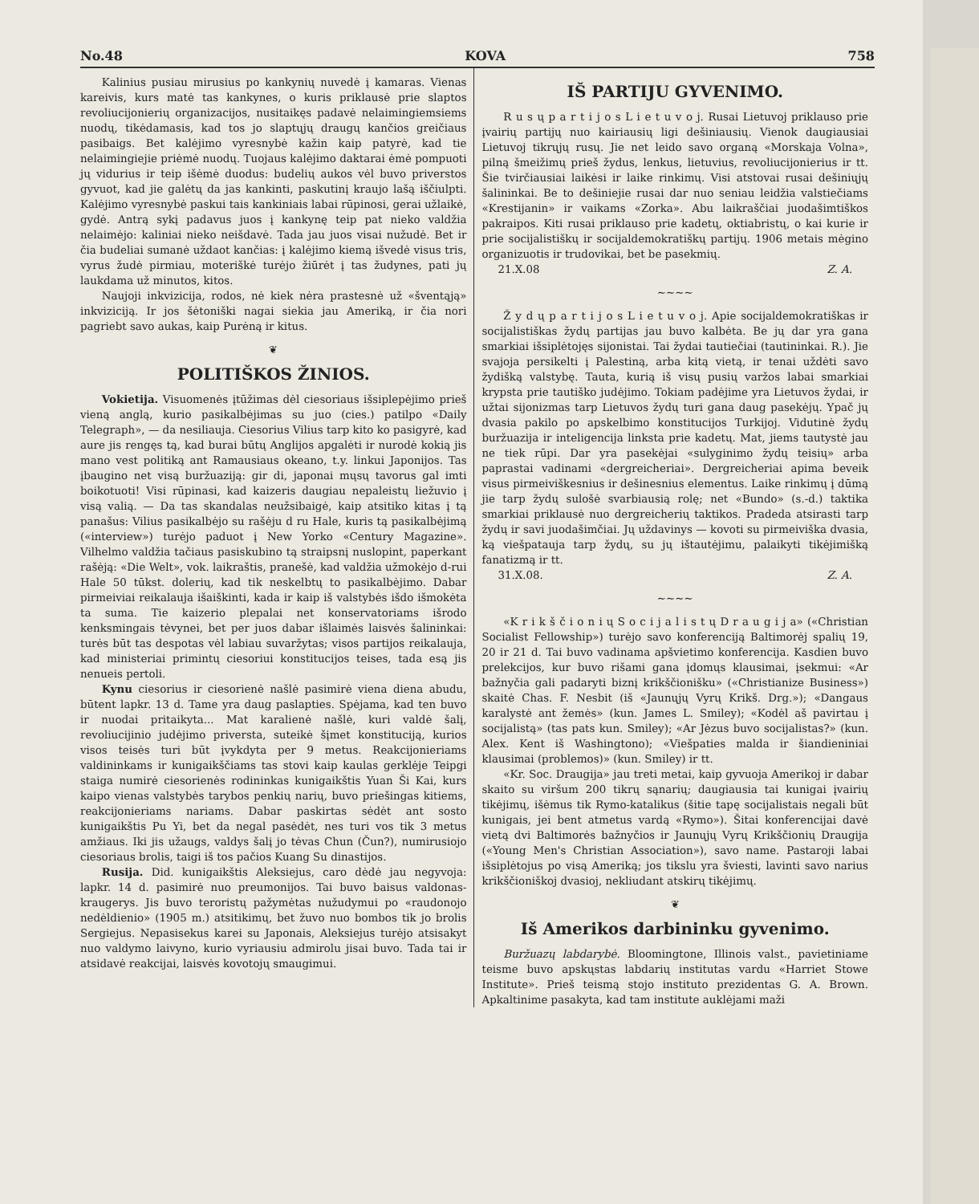No.48 KOVA 758
Kalinius pusiau mirusius po kankynių nuvedė į kamaras. Vienas kareivis, kurs matė tas kankynes, o kuris priklausė prie slaptos revoliucijonierių organizacijos, nusitaikęs padavė nelaimingiemsiems nuodų, tikėdamasis, kad tos jo slaptųjų draugų kančios greičiaus pasibaigs. Bet kalėjimo vyresnybė kažin kaip patyrė, kad tie nelaimingiejie priėmė nuodų. Tuojaus kalėjimo daktarai ėmė pompuoti jų vidurius ir teip išėmė duodus: budelių aukos vėl buvo priverstos gyvuot, kad jie galėtų da jas kankinti, paskutinį kraujo lašą iščiulpti. Kalėjimo vyresnybė paskui tais kankiniais labai rūpinosi, gerai užlaikė, gydė. Antrą sykį padavus juos į kankynę teip pat nieko valdžia nelaimėjo: kaliniai nieko neišdavė. Tada jau juos visai nužudė. Bet ir čia budeliai sumanė uždaot kančias: į kalėjimo kiemą išvedė visus tris, vyrus žudė pirmiau, moteriškė turėjo žiūrėt į tas žudynes, pati jų laukdama už minutos, kitos.
Naujoji inkvizicija, rodos, nė kiek nėra prastesnė už «šventąją» inkviziciją. Ir jos šėtoniški nagai siekia jau Ameriką, ir čia nori pagriebt savo aukas, kaip Purėną ir kitus.
❦
POLITIŠKOS ŽINIOS.
Vokietija. Visuomenės įtūžimas dėl ciesoriaus išsiplepėjimo prieš vieną anglą, kurio pasikalbėjimas su juo (cies.) patilpo «Daily Telegraph», — da nesiliauja. Ciesorius Vilius tarp kito ko pasigyrė, kad aure jis rengęs tą, kad burai būtų Anglijos apgalėti ir nurodė kokią jis mano vest politiką ant Ramausiaus okeano, t.y. linkui Japonijos. Tas įbaugino net visą buržuaziją: gir di, japonai mųsų tavorus gal imti boikotuoti! Visi rūpinasi, kad kaizeris daugiau nepaleistų liežuvio į visą valią. — Da tas skandalas neužsibaigė, kaip atsitiko kitas į tą panašus: Vilius pasikalbėjo su rašėju d ru Hale, kuris tą pasikalbėjimą («interview») turėjo paduot į New Yorko «Century Magazine». Vilhelmo valdžia tačiaus pasiskubino tą straipsnį nuslopint, paperkant rašėją: «Die Welt», vok. laikraštis, pranešė, kad valdžia užmokėjo d-rui Hale 50 tūkst. dolerių, kad tik neskelbtų to pasikalbėjimo. Dabar pirmeiviai reikalauja išaiškinti, kada ir kaip iš valstybės išdo išmokėta ta suma. Tie kaizerio plepalai net konservatoriams išrodo kenksmingais tėvynei, bet per juos dabar išlaimės laisvės šalininkai: turės būt tas despotas vėl labiau suvaržytas; visos partijos reikalauja, kad ministeriai primintų ciesoriui konstitucijos teises, tada esą jis nenueis pertoli.
Kynu ciesorius ir ciesorienė našlė pasimirė viena diena abudu, būtent lapkr. 13 d. Tame yra daug paslapties. Spėjama, kad ten buvo ir nuodai pritaikyta... Mat karalienė našlė, kuri valdė šalį, revoliucijinio judėjimo priversta, suteikė šįmet konstituciją, kurios visos teisės turi būt įvykdyta per 9 metus. Reakcijonieriams valdininkams ir kunigaikščiams tas stovi kaip kaulas gerklėje Teipgi staiga numirė ciesorienės rodininkas kunigaikštis Yuan Ši Kai, kurs kaipo vienas valstybės tarybos penkių narių, buvo priešingas kitiems, reakcijonieriams nariams. Dabar paskirtas sėdėt ant sosto kunigaikštis Pu Yi, bet da negal pasėdėt, nes turi vos tik 3 metus amžiaus. Iki jis užaugs, valdys šalį jo tėvas Chun (Čun?), numirusiojo ciesoriaus brolis, taigi iš tos pačios Kuang Su dinastijos.
Rusija. Did. kunigaikštis Aleksiejus, caro dėdė jau negyvoja: lapkr. 14 d. pasimirė nuo preumonijos. Tai buvo baisus valdonas-kraugerys. Jis buvo teroristų pažymėtas nužudymui po «raudonojo nedėldienio» (1905 m.) atsitikimų, bet žuvo nuo bombos tik jo brolis Sergiejus. Nepasisekus karei su Japonais, Aleksiejus turėjo atsisakyt nuo valdymo laivyno, kurio vyriausiu admirolu jisai buvo. Tada tai ir atsidavė reakcijai, laisvės kovotojų smaugimui.
IŠ PARTIJU GYVENIMO.
R u s ų p a r t i j o s L i e t u v o j. Rusai Lietuvoj priklauso prie įvairių partijų nuo kairiausių ligi dešiniausių. Vienok daugiausiai Lietuvoj tikrųjų rusų. Jie net leido savo organą «Morskaja Volna», pilną šmeižimų prieš žydus, lenkus, lietuvius, revoliucijonierius ir tt. Šie tvirčiausiai laikėsi ir laike rinkimų. Visi atstovai rusai dešiniųjų šalininkai. Be to dešiniejie rusai dar nuo seniau leidžia valstiečiams «Krestijanin» ir vaikams «Zorka». Abu laikraščiai juodašimtiškos pakraipos. Kiti rusai priklauso prie kadetų, oktiabristų, o kai kurie ir prie socijalistiškų ir socijaldemokratiškų partijų. 1906 metais mėgino organizuotis ir trudovikai, bet be pasekmių.
21.X.08 Z. A.
~~~~
Ž y d ų p a r t i j o s L i e t u v o j. Apie socijaldemokratiškas ir socijalistiškas žydų partijas jau buvo kalbėta. Be jų dar yra gana smarkiai išsiplėtojęs sijonistai. Tai žydai tautiečiai (tautininkai. R.). Jie svajoja persikelti į Palestiną, arba kitą vietą, ir tenai uždėti savo žydišką valstybę. Tauta, kurią iš visų pusių varžos labai smarkiai krypsta prie tautiško judėjimo. Tokiam padėjime yra Lietuvos žydai, ir užtai sijonizmas tarp Lietuvos žydų turi gana daug pasekėjų. Ypač jų dvasia pakilo po apskelbimo konstitucijos Turkijoj. Vidutinė žydų buržuazija ir inteligencija linksta prie kadetų. Mat, jiems tautystė jau ne tiek rūpi. Dar yra pasekėjai «sulyginimo žydų teisių» arba paprastai vadinami «dergreicheriai». Dergreicheriai apima beveik visus pirmeiviškesnius ir dešinesnius elementus. Laike rinkimų į dūmą jie tarp žydų sulošė svarbiausią rolę; net «Bundo» (s.-d.) taktika smarkiai priklausė nuo dergreicherių taktikos. Pradeda atsirasti tarp žydų ir savi juodašimčiai. Jų uždavinys — kovoti su pirmeiviška dvasia, ką viešpatauja tarp žydų, su jų ištautėjimu, palaikyti tikėjimišką fanatizmą ir tt.
31.X.08. Z. A.
~~~~
«K r i k š č i o n i ų S o c i j a l i s t ų D r a u g i j a» («Christian Socialist Fellowship») turėjo savo konferenciją Baltimorėj spalių 19, 20 ir 21 d. Tai buvo vadinama apšvietimo konferencija. Kasdien buvo prelekcijos, kur buvo rišami gana įdomųs klausimai, įsekmui: «Ar bažnyčia gali padaryti biznį krikščionišku» («Christianize Business») skaitė Chas. F. Nesbit (iš «Jaunųjų Vyrų Krikš. Drg.»); «Dangaus karalystė ant žemės» (kun. James L. Smiley); «Kodėl aš pavirtau į socijalistą» (tas pats kun. Smiley); «Ar Jėzus buvo socijalistas?» (kun. Alex. Kent iš Washingtono); «Viešpaties malda ir šiandieniniai klausimai (problemos)» (kun. Smiley) ir tt.
«Kr. Soc. Draugija» jau treti metai, kaip gyvuoja Amerikoj ir dabar skaito su viršum 200 tikrų sąnarių; daugiausia tai kunigai įvairių tikėjimų, išėmus tik Rymo-katalikus (šitie tapę socijalistais negali būt kunigais, jei bent atmetus vardą «Rymo»). Šitai konferencijai davė vietą dvi Baltimorės bažnyčios ir Jaunųjų Vyrų Krikščionių Draugija («Young Men's Christian Association»), savo name. Pastaroji labai išsiplėtojus po visą Ameriką; jos tikslu yra šviesti, lavinti savo narius krikščioniškoj dvasioj, nekliudant atskirų tikėjimų.
❦
Iš Amerikos darbininku gyvenimo.
Buržuazų labdarybė. Bloomingtone, Illinois valst., pavietiniame teisme buvo apskųstas labdarių institutas vardu «Harriet Stowe Institute». Prieš teismą stojo instituto prezidentas G. A. Brown. Apkaltinime pasakyta, kad tam institute auklėjami maži